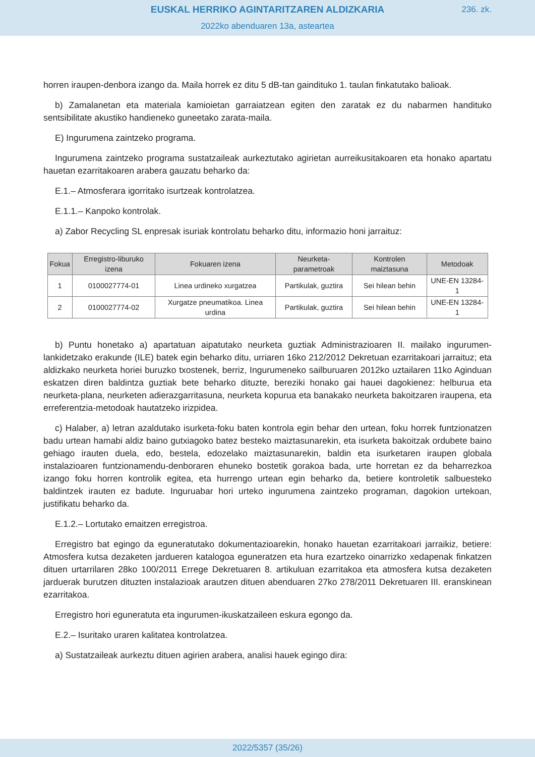EUSKAL HERRIKO AGINTARITZAREN ALDIZKARIA
236. zk.
2022ko abenduaren 13a, asteartea
horren iraupen-denbora izango da. Maila horrek ez ditu 5 dB-tan gaindituko 1. taulan finkatutako balioak.
b) Zamalanetan eta materiala kamioietan garraiatzean egiten den zaratak ez du nabarmen handituko sentsibilitate akustiko handieneko guneetako zarata-maila.
E) Ingurumena zaintzeko programa.
Ingurumena zaintzeko programa sustatzaileak aurkeztutako agirietan aurreikusitakoaren eta honako apartatu hauetan ezarritakoaren arabera gauzatu beharko da:
E.1.– Atmosferara igorritako isurtzeak kontrolatzea.
E.1.1.– Kanpoko kontrolak.
a) Zabor Recycling SL enpresak isuriak kontrolatu beharko ditu, informazio honi jarraituz:
| Fokua | Erregistro-liburuko izena | Fokuaren izena | Neurketa-parametroak | Kontrolen maiztasuna | Metodoak |
| --- | --- | --- | --- | --- | --- |
| 1 | 0100027774-01 | Linea urdineko xurgatzea | Partikulak, guztira | Sei hilean behin | UNE-EN 13284-1 |
| 2 | 0100027774-02 | Xurgatze pneumatikoa. Linea urdina | Partikulak, guztira | Sei hilean behin | UNE-EN 13284-1 |
b) Puntu honetako a) apartatuan aipatutako neurketa guztiak Administrazioaren II. mailako ingurumen-lankidetzako erakunde (ILE) batek egin beharko ditu, urriaren 16ko 212/2012 Dekretuan ezarritakoari jarraituz; eta aldizkako neurketa horiei buruzko txostenek, berriz, Ingurumeneko sailburuaren 2012ko uztailaren 11ko Aginduan eskatzen diren baldintza guztiak bete beharko dituzte, bereziki honako gai hauei dagokienez: helburua eta neurketa-plana, neurketen adierazgarritasuna, neurketa kopurua eta banakako neurketa bakoitzaren iraupena, eta erreferentzia-metodoak hautatzeko irizpidea.
c) Halaber, a) letran azaldutako isurketa-foku baten kontrola egin behar den urtean, foku horrek funtzionatzen badu urtean hamabi aldiz baino gutxiagoko batez besteko maiztasunarekin, eta isurketa bakoitzak ordubete baino gehiago irauten duela, edo, bestela, edozelako maiztasunarekin, baldin eta isurketaren iraupen globala instalazioaren funtzionamendu-denboraren ehuneko bostetik gorakoa bada, urte horretan ez da beharrezkoa izango foku horren kontrolik egitea, eta hurrengo urtean egin beharko da, betiere kontroletik salbuesteko baldintzek irauten ez badute. Inguruabar hori urteko ingurumena zaintzeko programan, dagokion urtekoan, justifikatu beharko da.
E.1.2.– Lortutako emaitzen erregistroa.
Erregistro bat egingo da eguneratutako dokumentazioarekin, honako hauetan ezarritakoari jarraikiz, betiere: Atmosfera kutsa dezaketen jardueren katalogoa eguneratzen eta hura ezartzeko oinarrizko xedapenak finkatzen dituen urtarrilaren 28ko 100/2011 Errege Dekretuaren 8. artikuluan ezarritakoa eta atmosfera kutsa dezaketen jarduerak burutzen dituzten instalazioak arautzen dituen abenduaren 27ko 278/2011 Dekretuaren III. eranskinean ezarritakoa.
Erregistro hori eguneratuta eta ingurumen-ikuskatzaileen eskura egongo da.
E.2.– Isuritako uraren kalitatea kontrolatzea.
a) Sustatzaileak aurkeztu dituen agirien arabera, analisi hauek egingo dira:
2022/5357 (35/26)